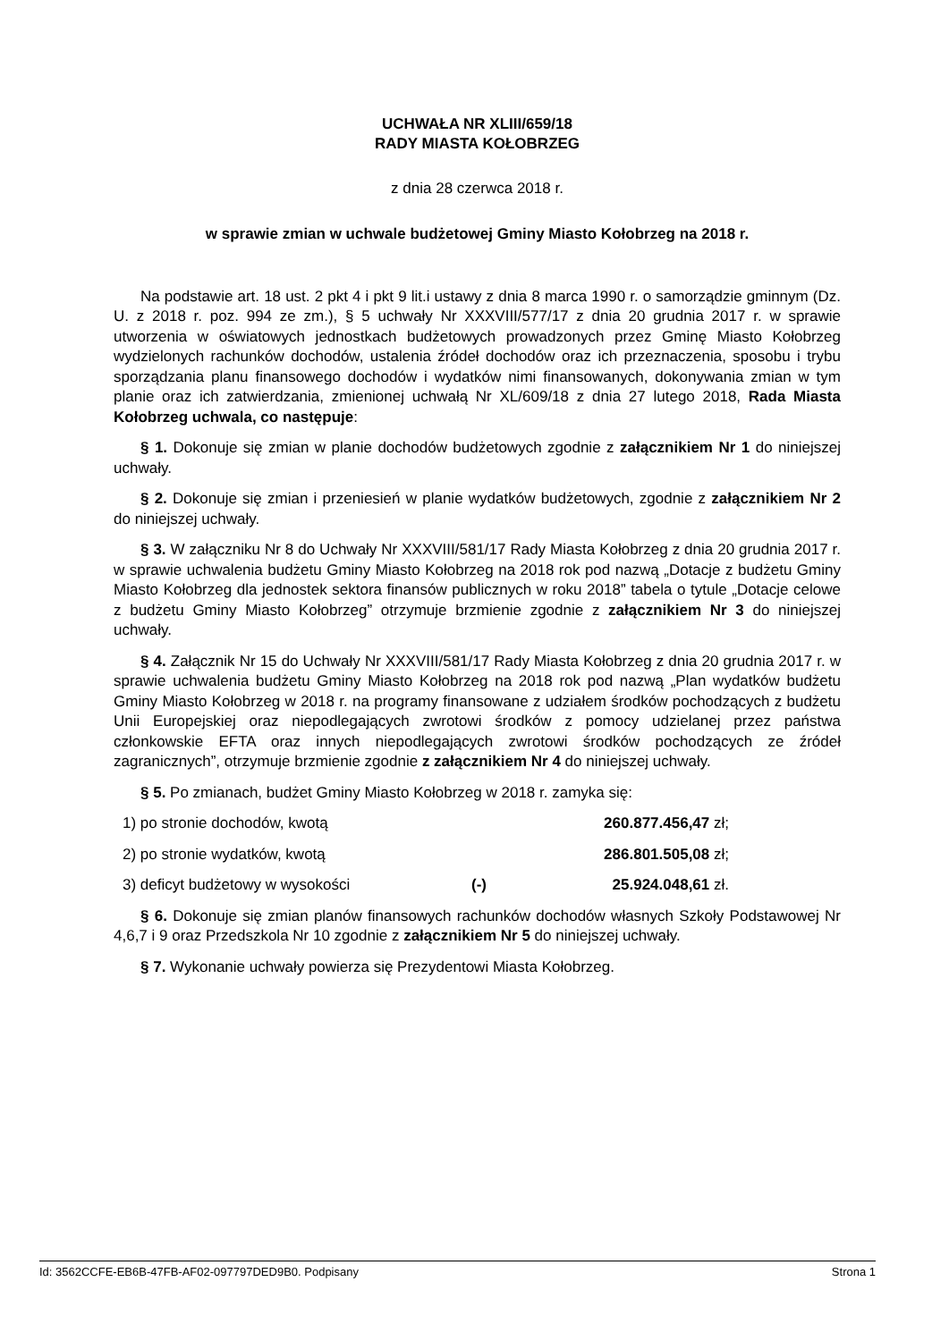UCHWAŁA NR XLIII/659/18
RADY MIASTA KOŁOBRZEG
z dnia 28 czerwca 2018 r.
w sprawie zmian w uchwale budżetowej Gminy Miasto Kołobrzeg na 2018 r.
Na podstawie art. 18 ust. 2 pkt 4 i pkt 9 lit.i ustawy z dnia 8 marca 1990 r. o samorządzie gminnym (Dz. U. z 2018 r. poz. 994 ze zm.), § 5 uchwały Nr XXXVIII/577/17 z dnia 20 grudnia 2017 r. w sprawie utworzenia w oświatowych jednostkach budżetowych prowadzonych przez Gminę Miasto Kołobrzeg wydzielonych rachunków dochodów, ustalenia źródeł dochodów oraz ich przeznaczenia, sposobu i trybu sporządzania planu finansowego dochodów i wydatków nimi finansowanych, dokonywania zmian w tym planie oraz ich zatwierdzania, zmienionej uchwałą Nr XL/609/18 z dnia 27 lutego 2018, Rada Miasta Kołobrzeg uchwala, co następuje:
§ 1. Dokonuje się zmian w planie dochodów budżetowych zgodnie z załącznikiem Nr 1 do niniejszej uchwały.
§ 2. Dokonuje się zmian i przeniesień w planie wydatków budżetowych, zgodnie z załącznikiem Nr 2 do niniejszej uchwały.
§ 3. W załączniku Nr 8 do Uchwały Nr XXXVIII/581/17 Rady Miasta Kołobrzeg z dnia 20 grudnia 2017 r. w sprawie uchwalenia budżetu Gminy Miasto Kołobrzeg na 2018 rok pod nazwą „Dotacje z budżetu Gminy Miasto Kołobrzeg dla jednostek sektora finansów publicznych w roku 2018” tabela o tytule „Dotacje celowe z budżetu Gminy Miasto Kołobrzeg” otrzymuje brzmienie zgodnie z załącznikiem Nr 3 do niniejszej uchwały.
§ 4. Załącznik Nr 15 do Uchwały Nr XXXVIII/581/17 Rady Miasta Kołobrzeg z dnia 20 grudnia 2017 r. w sprawie uchwalenia budżetu Gminy Miasto Kołobrzeg na 2018 rok pod nazwą „Plan wydatków budżetu Gminy Miasto Kołobrzeg w 2018 r. na programy finansowane z udziałem środków pochodzących z budżetu Unii Europejskiej oraz niepodlegających zwrotowi środków z pomocy udzielanej przez państwa członkowskie EFTA oraz innych niepodlegających zwrotowi środków pochodzących ze źródeł zagranicznych”, otrzymuje brzmienie zgodnie z załącznikiem Nr 4 do niniejszej uchwały.
§ 5. Po zmianach, budżet Gminy Miasto Kołobrzeg w 2018 r. zamyka się:
1) po stronie dochodów, kwotą 260.877.456,47 zł;
2) po stronie wydatków, kwotą 286.801.505,08 zł;
3) deficyt budżetowy w wysokości (-) 25.924.048,61 zł.
§ 6. Dokonuje się zmian planów finansowych rachunków dochodów własnych Szkoły Podstawowej Nr 4,6,7 i 9 oraz Przedszkola Nr 10 zgodnie z załącznikiem Nr 5 do niniejszej uchwały.
§ 7. Wykonanie uchwały powierza się Prezydentowi Miasta Kołobrzeg.
Id: 3562CCFE-EB6B-47FB-AF02-097797DED9B0. Podpisany Strona 1